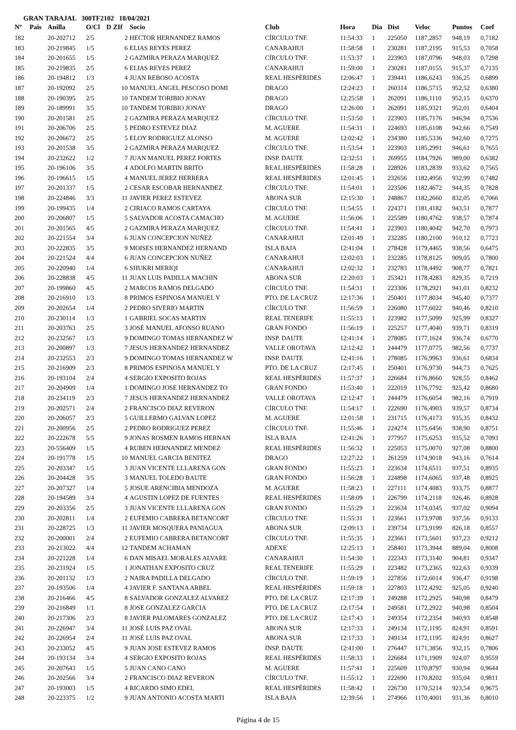GRAN TARAJAL 300TF2102 18/04/2021
| Nº | Pais | Anilla | O/Cl | D ZIf | Socio | Club | Hora | Dia | Dist | Veloc | Puntos | Coef |
| --- | --- | --- | --- | --- | --- | --- | --- | --- | --- | --- | --- | --- |
| 182 | | 20-202712 | 2/5 | 2 | HECTOR HERNANDEZ RAMOS | CÍRCULO TNF. | 11:54:33 | 1 | 225050 | 1187,2857 | 948,19 | 0,7182 |
| 183 | | 20-219845 | 1/5 | 6 | ELIAS REYES PEREZ | CANARAHUI | 11:58:58 | 1 | 230281 | 1187,2195 | 915,53 | 0,7058 |
| 184 | | 20-201655 | 1/5 | 2 | GAZMIRA PERAZA MARQUEZ | CÍRCULO TNF. | 11:53:37 | 1 | 223903 | 1187,0796 | 948,03 | 0,7298 |
| 185 | | 20-219835 | 2/5 | 6 | ELIAS REYES PEREZ | CANARAHUI | 11:59:00 | 1 | 230281 | 1187,0155 | 915,37 | 0,7135 |
| 186 | | 20-194812 | 1/3 | 4 | JUAN REBOSO ACOSTA | REAL HESPÉRIDES | 12:06:47 | 1 | 239441 | 1186,6243 | 936,25 | 0,6899 |
| 187 | | 20-192092 | 2/5 | 10 | MANUEL ANGEL PESCOSO DOMI | DRAGO | 12:24:23 | 1 | 260314 | 1186,5715 | 952,52 | 0,6380 |
| 188 | | 20-190395 | 2/5 | 10 | TANDEM TORIBIO JONAY | DRAGO | 12:25:58 | 1 | 262091 | 1186,1110 | 952,15 | 0,6370 |
| 189 | | 20-189991 | 3/5 | 10 | TANDEM TORIBIO JONAY | DRAGO | 12:26:00 | 1 | 262091 | 1185,9321 | 952,01 | 0,6404 |
| 190 | | 20-201581 | 2/5 | 2 | GAZMIRA PERAZA MARQUEZ | CÍRCULO TNF. | 11:53:50 | 1 | 223903 | 1185,7176 | 946,94 | 0,7536 |
| 191 | | 20-206706 | 2/5 | 5 | PEDRO ESTEVEZ DIAZ | M. AGUERE | 11:54:31 | 1 | 224693 | 1185,6108 | 942,66 | 0,7549 |
| 192 | | 20-206672 | 2/5 | 5 | ELOY RODRIGUEZ ALONSO | M. AGUERE | 12:02:42 | 1 | 234380 | 1185,5336 | 942,60 | 0,7275 |
| 193 | | 20-201538 | 3/5 | 2 | GAZMIRA PERAZA MARQUEZ | CÍRCULO TNF. | 11:53:54 | 1 | 223903 | 1185,2991 | 946,61 | 0,7655 |
| 194 | | 20-232622 | 1/2 | 7 | JUAN MANUEL PEREZ FORTES | INSP. DAUTE | 12:32:51 | 1 | 269955 | 1184,7926 | 989,00 | 0,6382 |
| 195 | | 20-196106 | 3/5 | 4 | ADOLFO MARTIN BRITO | REAL HESPÉRIDES | 11:58:28 | 1 | 228926 | 1183,2839 | 933,62 | 0,7565 |
| 196 | | 20-196615 | 1/5 | 4 | MANUEL JEREZ HERRERA | REAL HESPÉRIDES | 12:01:45 | 1 | 232656 | 1182,4956 | 932,99 | 0,7482 |
| 197 | | 20-201337 | 1/5 | 2 | CESAR ESCOBAR HERNANDEZ | CÍRCULO TNF. | 11:54:01 | 1 | 223506 | 1182,4672 | 944,35 | 0,7828 |
| 198 | | 20-224846 | 3/3 | 11 | JAVIER PEREZ ESTEVEZ | ABONA SUR | 12:15:30 | 1 | 248867 | 1182,2660 | 832,05 | 0,7066 |
| 199 | | 20-199435 | 1/4 | 2 | CIRIACO RAMOS CARTAYA | CÍRCULO TNF. | 11:54:55 | 1 | 224371 | 1181,4182 | 943,51 | 0,7877 |
| 200 | | 20-206807 | 1/5 | 5 | SALVADOR ACOSTA CAMACHO | M. AGUERE | 11:56:06 | 1 | 225589 | 1180,4762 | 938,57 | 0,7874 |
| 201 | | 20-201565 | 4/5 | 2 | GAZMIRA PERAZA MARQUEZ | CÍRCULO TNF. | 11:54:41 | 1 | 223903 | 1180,4042 | 942,70 | 0,7973 |
| 202 | | 20-221554 | 3/4 | 6 | JUAN CONCEPCION NUÑEZ | CANARAHUI | 12:01:49 | 1 | 232285 | 1180,2100 | 910,12 | 0,7723 |
| 203 | | 20-222835 | 3/5 | 9 | MOISES HERNANDEZ HERNAND | ISLA BAJA | 12:41:04 | 1 | 278428 | 1179,4465 | 938,56 | 0,6475 |
| 204 | | 20-221524 | 4/4 | 6 | JUAN CONCEPCION NUÑEZ | CANARAHUI | 12:02:03 | 1 | 232285 | 1178,8125 | 909,05 | 0,7800 |
| 205 | | 20-220940 | 1/4 | 6 | SHUKRI MERIQI | CANARAHUI | 12:02:32 | 1 | 232783 | 1178,4492 | 908,77 | 0,7821 |
| 206 | | 20-228838 | 4/5 | 11 | JUAN LUIS PADILLA MACHIN | ABONA SUR | 12:20:03 | 1 | 253421 | 1178,4283 | 829,35 | 0,7219 |
| 207 | | 20-199860 | 4/5 | 2 | MARCOS RAMOS DELGADO | CÍRCULO TNF. | 11:54:31 | 1 | 223306 | 1178,2921 | 941,01 | 0,8232 |
| 208 | | 20-216910 | 1/3 | 8 | PRIMOS ESPINOSA MANUEL Y | PTO. DE LA CRUZ | 12:17:36 | 1 | 250401 | 1177,8034 | 945,40 | 0,7377 |
| 209 | | 20-202654 | 1/4 | 2 | PEDRO SIVERIO MARTIN | CÍRCULO TNF. | 11:56:59 | 1 | 226080 | 1177,6022 | 940,46 | 0,8210 |
| 210 | | 20-230114 | 1/3 | 1 | GABRIEL SOCAS MARTIN | REAL TENERIFE | 11:55:13 | 1 | 223982 | 1177,5099 | 925,99 | 0,8327 |
| 211 | | 20-203763 | 2/5 | 3 | JOSÉ MANUEL AFONSO RUANO | GRAN FONDO | 11:56:19 | 1 | 225257 | 1177,4040 | 939,71 | 0,8319 |
| 212 | | 20-232567 | 1/3 | 9 | DOMINGO TOMAS HERNANDEZ W | INSP. DAUTE | 12:41:14 | 1 | 278085 | 1177,1624 | 936,74 | 0,6770 |
| 213 | | 20-200897 | 1/3 | 7 | JESUS HERNANDEZ HERNANDEZ | VALLE OROTAVA | 12:12:42 | 1 | 244479 | 1177,0775 | 982,56 | 0,7737 |
| 214 | | 20-232553 | 2/3 | 9 | DOMINGO TOMAS HERNANDEZ W | INSP. DAUTE | 12:41:16 | 1 | 278085 | 1176,9963 | 936,61 | 0,6834 |
| 215 | | 20-216909 | 2/3 | 8 | PRIMOS ESPINOSA MANUEL Y | PTO. DE LA CRUZ | 12:17:45 | 1 | 250401 | 1176,9730 | 944,73 | 0,7625 |
| 216 | | 20-193104 | 2/4 | 4 | SERGIO EXPOSITO ROJAS | REAL HESPÉRIDES | 11:57:37 | 1 | 226684 | 1176,8660 | 928,55 | 0,8462 |
| 217 | | 20-204909 | 1/4 | 1 | DOMINGO JOSE HERNANDEZ TO | GRAN FONDO | 11:53:40 | 1 | 222019 | 1176,7792 | 925,42 | 0,8680 |
| 218 | | 20-234119 | 2/3 | 7 | JESUS HERNANDEZ HERNANDEZ | VALLE OROTAVA | 12:12:47 | 1 | 244479 | 1176,6054 | 982,16 | 0,7919 |
| 219 | | 20-202571 | 2/4 | 2 | FRANCISCO DIAZ REVERON | CÍRCULO TNF. | 11:54:17 | 1 | 222690 | 1176,4903 | 939,57 | 0,8734 |
| 220 | | 20-206057 | 2/3 | 5 | GUILLERMO GALVAN LOPEZ | M. AGUERE | 12:01:58 | 1 | 231715 | 1176,4173 | 935,35 | 0,8432 |
| 221 | | 20-200956 | 2/5 | 2 | PEDRO RODRIGUEZ PEREZ | CÍRCULO TNF. | 11:55:46 | 1 | 224274 | 1175,6456 | 938,90 | 0,8751 |
| 222 | | 20-222678 | 5/5 | 9 | JONAS ROSMEN RAMOS HERNAN | ISLA BAJA | 12:41:26 | 1 | 277957 | 1175,6253 | 935,52 | 0,7093 |
| 223 | | 20-556409 | 1/5 | 4 | RUBEN HERNANDEZ MENDEZ | REAL HESPÉRIDES | 11:56:32 | 1 | 225053 | 1175,0070 | 927,08 | 0,8800 |
| 224 | | 20-191778 | 1/5 | 10 | MANUEL GARCIA BENITEZ | DRAGO | 12:27:22 | 1 | 261259 | 1174,9018 | 943,16 | 0,7614 |
| 225 | | 20-203347 | 1/5 | 3 | JUAN VICENTE LLLARENA GON | GRAN FONDO | 11:55:23 | 1 | 223634 | 1174,6511 | 937,51 | 0,8935 |
| 226 | | 20-204428 | 3/5 | 3 | MANUEL TOLEDO BAUTE | GRAN FONDO | 11:56:28 | 1 | 224898 | 1174,6065 | 937,48 | 0,8925 |
| 227 | | 20-207327 | 1/4 | 5 | JOSUE ARENCIBIA MENDOZA | M. AGUERE | 11:58:23 | 1 | 227111 | 1174,4083 | 933,75 | 0,8877 |
| 228 | | 20-194589 | 3/4 | 4 | AGUSTIN LOPEZ DE FUENTES | REAL HESPÉRIDES | 11:58:09 | 1 | 226799 | 1174,2118 | 926,46 | 0,8928 |
| 229 | | 20-203356 | 2/5 | 3 | JUAN VICENTE LLLARENA GON | GRAN FONDO | 11:55:29 | 1 | 223634 | 1174,0345 | 937,02 | 0,9094 |
| 230 | | 20-202811 | 1/4 | 2 | EUFEMIO CABRERA BETANCORT | CÍRCULO TNF. | 11:55:31 | 1 | 223661 | 1173,9708 | 937,56 | 0,9133 |
| 231 | | 20-228725 | 1/3 | 11 | JAVIER MOSQUERA PANIAGUA | ABONA SUR | 12:09:13 | 1 | 239734 | 1173,9199 | 826,18 | 0,8557 |
| 232 | | 20-200001 | 2/4 | 2 | EUFEMIO CABRERA BETANCORT | CÍRCULO TNF. | 11:55:35 | 1 | 223661 | 1173,5601 | 937,23 | 0,9212 |
| 233 | | 20-213022 | 4/4 | 12 | TANDEM ACHAMAN | ADEXE | 12:25:13 | 1 | 258401 | 1173,3944 | 889,04 | 0,8008 |
| 234 | | 20-221228 | 1/4 | 6 | DAN MISAEL MORALES ALVARE | CANARAHUI | 11:54:30 | 1 | 222343 | 1173,3140 | 904,81 | 0,9347 |
| 235 | | 20-231924 | 1/5 | 1 | JONATHAN EXPOSITO CRUZ | REAL TENERIFE | 11:55:29 | 1 | 223482 | 1173,2365 | 922,63 | 0,9339 |
| 236 | | 20-201132 | 1/3 | 2 | NAIRA PADILLA DELGADO | CÍRCULO TNF. | 11:59:19 | 1 | 227856 | 1172,6014 | 936,47 | 0,9198 |
| 237 | | 20-193506 | 1/4 | 4 | JAVIER F. SANTANA ARBEL | REAL HESPÉRIDES | 11:59:18 | 1 | 227803 | 1172,4292 | 925,05 | 0,9240 |
| 238 | | 20-216466 | 4/5 | 8 | SALVADOR GONZALEZ ALVAREZ | PTO. DE LA CRUZ | 12:17:39 | 1 | 249288 | 1172,2925 | 940,98 | 0,8479 |
| 239 | | 20-216849 | 1/1 | 8 | JOSE GONZALEZ GARCIA | PTO. DE LA CRUZ | 12:17:54 | 1 | 249581 | 1172,2922 | 940,98 | 0,8504 |
| 240 | | 20-217306 | 2/3 | 8 | JAVIER PALOMARES GONZALEZ | PTO. DE LA CRUZ | 12:17:43 | 1 | 249354 | 1172,2354 | 940,93 | 0,8548 |
| 241 | | 20-226947 | 3/4 | 11 | JOSÉ LUIS PAZ OVAL | ABONA SUR | 12:17:33 | 1 | 249134 | 1172,1195 | 824,91 | 0,8591 |
| 242 | | 20-226954 | 2/4 | 11 | JOSÉ LUIS PAZ OVAL | ABONA SUR | 12:17:33 | 1 | 249134 | 1172,1195 | 824,91 | 0,8627 |
| 243 | | 20-233052 | 4/5 | 9 | JUAN JOSE ESTEVEZ RAMOS | INSP. DAUTE | 12:41:00 | 1 | 276447 | 1171,3856 | 932,15 | 0,7806 |
| 244 | | 20-193134 | 3/4 | 4 | SERGIO EXPOSITO ROJAS | REAL HESPÉRIDES | 11:58:33 | 1 | 226684 | 1171,1909 | 924,07 | 0,9559 |
| 245 | | 20-207643 | 1/5 | 5 | JUAN CANO CANO | M. AGUERE | 11:57:41 | 1 | 225609 | 1170,8797 | 930,94 | 0,9644 |
| 246 | | 20-202566 | 3/4 | 2 | FRANCISCO DIAZ REVERON | CÍRCULO TNF. | 11:55:12 | 1 | 222690 | 1170,8202 | 935,04 | 0,9811 |
| 247 | | 20-193003 | 1/5 | 4 | RICARDO SIMO EDEL | REAL HESPÉRIDES | 11:58:42 | 1 | 226730 | 1170,5214 | 923,54 | 0,9675 |
| 248 | | 20-223375 | 1/2 | 9 | JUAN ANTONIO ACOSTA MARTI | ISLA BAJA | 12:39:56 | 1 | 274966 | 1170,4001 | 931,36 | 0,8010 |
Página 4 de 15